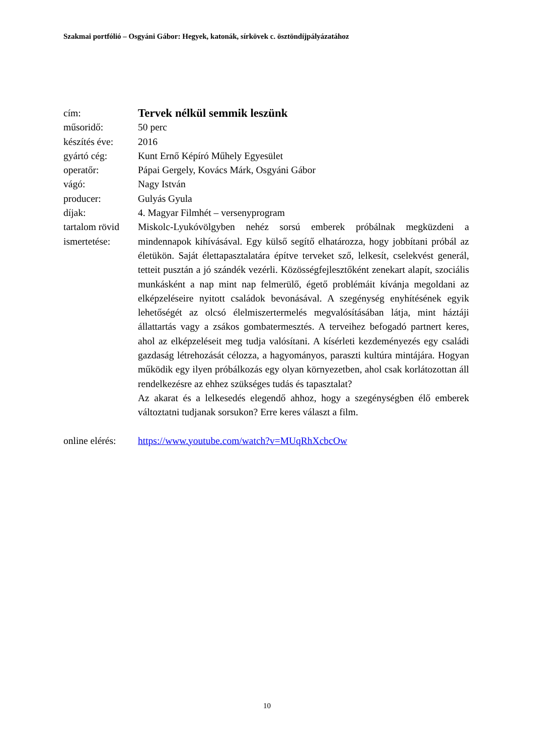Szakmai portfólió – Osgyáni Gábor: Hegyek, katonák, sírkövek c. ösztöndíjpályázatához
| cím: | Tervek nélkül semmik leszünk |
| műsoridő: | 50 perc |
| készítés éve: | 2016 |
| gyártó cég: | Kunt Ernő Képíró Műhely Egyesület |
| operatőr: | Pápai Gergely, Kovács Márk, Osgyáni Gábor |
| vágó: | Nagy István |
| producer: | Gulyás Gyula |
| díjak: | 4. Magyar Filmhét – versenyprogram |
| tartalom rövid ismertetése: | Miskolc-Lyukóvölgyben nehéz sorsú emberek próbálnak megküzdeni a mindennapok kihívásával. Egy külső segítő elhatározza, hogy jobbítani próbál az életükön. Saját élettapasztalatára építve terveket sző, lelkesít, cselekvést generál, tetteit pusztán a jó szándék vezérli. Közösségfejlesztőként zenekart alapít, szociális munkásként a nap mint nap felmerülő, égető problémáit kívánja megoldani az elképzeléseire nyitott családok bevonásával. A szegénység enyhítésének egyik lehetőségét az olcsó élelmiszertermelés megvalósításában látja, mint háztáji állattartás vagy a zsákos gombatermesztés. A terveihez befogadó partnert keres, ahol az elképzeléseit meg tudja valósítani. A kísérleti kezdeményezés egy családi gazdaság létrehozását célozza, a hagyományos, paraszti kultúra mintájára. Hogyan működik egy ilyen próbálkozás egy olyan környezetben, ahol csak korlátozottan áll rendelkezésre az ehhez szükséges tudás és tapasztalat? Az akarat és a lelkesedés elegendő ahhoz, hogy a szegénységben élő emberek változtatni tudjanak sorsukon? Erre keres választ a film. |
| online elérés: | https://www.youtube.com/watch?v=MUqRhXcbcOw |
10